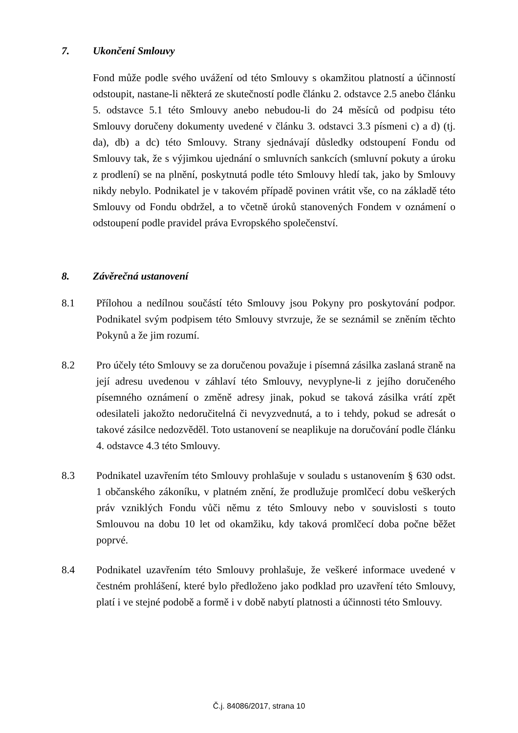7. Ukončení Smlouvy
Fond může podle svého uvážení od této Smlouvy s okamžitou platností a účinností odstoupit, nastane-li některá ze skutečností podle článku 2. odstavce 2.5 anebo článku 5. odstavce 5.1 této Smlouvy anebo nebudou-li do 24 měsíců od podpisu této Smlouvy doručeny dokumenty uvedené v článku 3. odstavci 3.3 písmeni c) a d) (tj. da), db) a dc) této Smlouvy. Strany sjednávají důsledky odstoupení Fondu od Smlouvy tak, že s výjimkou ujednání o smluvních sankcích (smluvní pokuty a úroku z prodlení) se na plnění, poskytnutá podle této Smlouvy hledí tak, jako by Smlouvy nikdy nebylo. Podnikatel je v takovém případě povinen vrátit vše, co na základě této Smlouvy od Fondu obdržel, a to včetně úroků stanovených Fondem v oznámení o odstoupení podle pravidel práva Evropského společenství.
8. Závěrečná ustanovení
8.1 Přílohou a nedílnou součástí této Smlouvy jsou Pokyny pro poskytování podpor. Podnikatel svým podpisem této Smlouvy stvrzuje, že se seznámil se zněním těchto Pokynů a že jim rozumí.
8.2 Pro účely této Smlouvy se za doručenou považuje i písemná zásilka zaslaná straně na její adresu uvedenou v záhlaví této Smlouvy, nevyplyne-li z jejího doručeného písemného oznámení o změně adresy jinak, pokud se taková zásilka vrátí zpět odesilateli jakožto nedoručitelná či nevyzvednutá, a to i tehdy, pokud se adresát o takové zásilce nedozvěděl. Toto ustanovení se neaplikuje na doručování podle článku 4. odstavce 4.3 této Smlouvy.
8.3 Podnikatel uzavřením této Smlouvy prohlašuje v souladu s ustanovením § 630 odst. 1 občanského zákoníku, v platném znění, že prodlužuje promlčecí dobu veškerých práv vzniklých Fondu vůči němu z této Smlouvy nebo v souvislosti s touto Smlouvou na dobu 10 let od okamžiku, kdy taková promlčecí doba počne běžet poprvé.
8.4 Podnikatel uzavřením této Smlouvy prohlašuje, že veškeré informace uvedené v čestném prohlášení, které bylo předloženo jako podklad pro uzavření této Smlouvy, platí i ve stejné podobě a formě i v době nabytí platnosti a účinnosti této Smlouvy.
Č.j. 84086/2017, strana 10